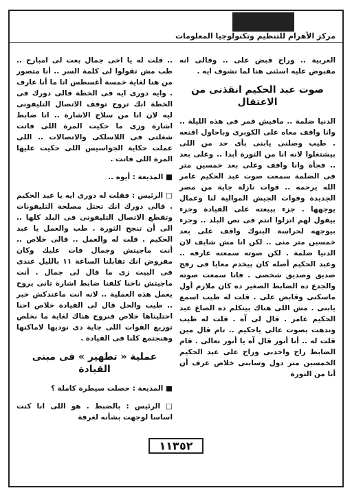مركز الأهرام للتنظيم وتكنولوجيا المعلومات
العربية .. وراح قبض على .. وقالى انه مقبوض عليه اسئنى هنا لما نشوف ايه .
صوت عبد الحكيم انقذنى من الاعتقال
الدنيا ضلمة .. مافيش قمر فى هذه الليلة .. وانا واقف معاه على الكوبرى وباحاول اقنعه . طيب وصلنى يابنى بأى حد من اللى بيشتغلوا لانه انا من الثورة أبدا .. وعلى بعد .. فجأة وانا واقف وعلى بعد خمسين متر فى الضلمة سمعت صوت عبد الحكيم عامر الله يرحمه .. قوات نازلة جاية من مصر الجديدة وقوات الجيش الموالية لنا وعمال يوجهها . جزء بيبعته على القيادة وجزء بيقول لهم انزلوا انتم فى نص البلد .. وجزء بيوجهه لحراسة البنوك واقف على بعد خمسين متر منى .. لكن انا مش شايف لان الدنيا ضلمة . لكن صوته سمعته عارفه .. وعبد الحكيم أصله كان بيخدم معايا فى رفح صديق وصديق شخصى . فانا سمعت صوته والجدع ده الضابط الصغير ده كان ملازم أول ماسكنى وقابض على . قلت له طيب اسمع يابنى . مش اللى هناك بيتكلم ده الصاغ عبد الحكيم عامر . قال لى آه . قلت له طيب وندهت بصوت عالى ياحكيم .. تام قال مين قلت له .. أنا أنور قال آه يا أنور تعالى . قام الضابط راح واخدنى وراح على عبد الحكيم الخمسين متر دول وسابنى خلاص عرف أن أنا من الثورة
.. قلت له يا اخى جمال بعت لى امبارح .. طب مش تقولوا لى كلمة السر .. أنا متصور من هنا لغاية خمسة أغسطس انا ما أنا عارف . وايه دورى ايه فى الخطة قالى دورك فى الخطة انك تروح توقف الاتصال التليفونى ليه لان انا من سلاح الاشارة .. انا ضابط اشارة وزى ما حكيت المرة اللى فاتت شغلتى فى اللاسلكى والاتصالات .. اللى عملت حكاية الجواسيس اللى حكيت عليها المرة اللى فاتت .
■ المذيعة : أيوه ..
□ الرئيس : فقلت له دورى ايه يا عبد الحكيم . قالى دورك انك تحتل مصلحة التليفونات وتقطع الاتصال التليفونى فى البلد كلها .. الى أن تنجح الثورة . طب والعمل يا عبد الحكيم . قلت له والعمل .. قالى خلاص .. أنت ماجيتش وجمال فات عليك وكان مفروض انك تقابلنا الساعة ١١ بالليل عندى فى البيت زى ما قال لى جمال . أنت ماجيتش ناخنا كلفنا ضابط اشارة تانى يروح يعمل هذه العملية .. لانه انت ماعندكش خبر .. طيب والحل قال لى القيادة خلاص احنا احتليناها خلاص فنروح هناك لغاية ما نخلص توزيع القوات اللى جاية دى نوديها لاماكنها وهنجتمع كلنا فى القيادة .
عملية « تطهير » فى مبنى القيادة
■ المذيعة : حصلت سيطرة كاملة ؟
□ الرئيس : بالضبط . هو اللى انا كنت اساسا لوجهت بشأنه لغرفة
١١٣٥٢